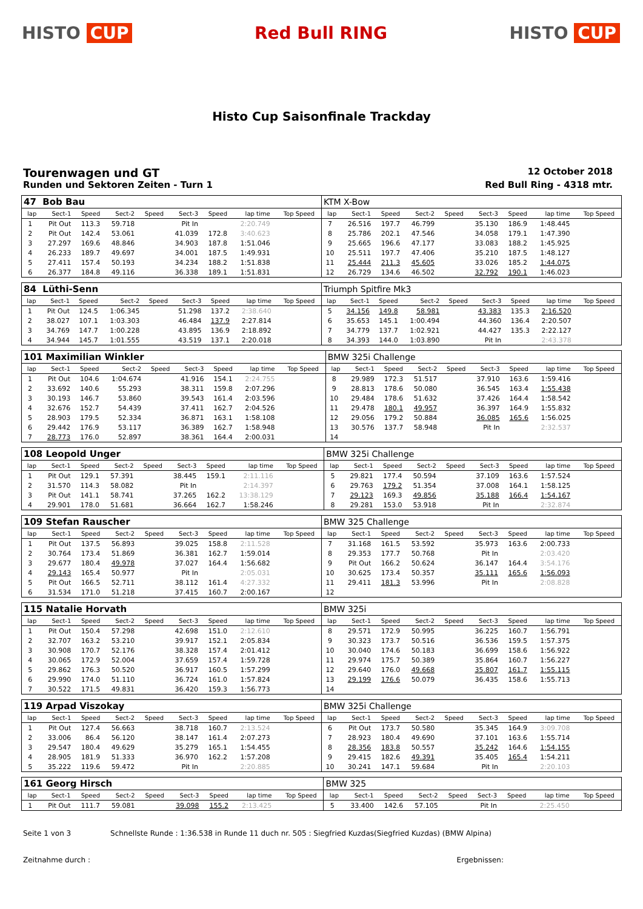HISTO CUP Red Bull RING HISTO CUP
Histo Cup Saisonfinale Trackday
Tourenwagen und GT
12 October 2018
Runden und Sektoren Zeiten - Turn 1
Red Bull Ring - 4318 mtr.
| 47 Bob Bau | | | | | | | | | | KTM X-Bow | | | | | | | | | |
| lap | Sect-1 | Speed | Sect-2 | Speed | Sect-3 | Speed | lap time | Top Speed | | lap | Sect-1 | Speed | Sect-2 | Speed | Sect-3 | Speed | lap time | Top Speed | |
| 1 | Pit Out | 113.3 | 59.718 | | Pit In | | 2:20.749 | | | 7 | 26.516 | 197.7 | 46.799 | | 35.130 | 186.9 | 1:48.445 | | |
| 2 | Pit Out | 142.4 | 53.061 | | 41.039 | 172.8 | 3:40.623 | | | 8 | 25.786 | 202.1 | 47.546 | | 34.058 | 179.1 | 1:47.390 | | |
| 3 | 27.297 | 169.6 | 48.846 | | 34.903 | 187.8 | 1:51.046 | | | 9 | 25.665 | 196.6 | 47.177 | | 33.083 | 188.2 | 1:45.925 | | |
| 4 | 26.233 | 189.7 | 49.697 | | 34.001 | 187.5 | 1:49.931 | | | 10 | 25.511 | 197.7 | 47.406 | | 35.210 | 187.5 | 1:48.127 | | |
| 5 | 27.411 | 157.4 | 50.193 | | 34.234 | 188.2 | 1:51.838 | | | 11 | 25.444 | 211.3 | 45.605 | | 33.026 | 185.2 | 1:44.075 | | |
| 6 | 26.377 | 184.8 | 49.116 | | 36.338 | 189.1 | 1:51.831 | | | 12 | 26.729 | 134.6 | 46.502 | | 32.792 | 190.1 | 1:46.023 | | |
| 84 Lüthi-Senn | | | | | | | | | | Triumph Spitfire Mk3 | | | | | | | | | |
| lap | Sect-1 | Speed | Sect-2 | Speed | Sect-3 | Speed | lap time | Top Speed | | lap | Sect-1 | Speed | Sect-2 | Speed | Sect-3 | Speed | lap time | Top Speed | |
| 1 | Pit Out | 124.5 | 1:06.345 | | 51.298 | 137.2 | 2:38.640 | | | 5 | 34.156 | 149.8 | 58.981 | | 43.383 | 135.3 | 2:16.520 | | |
| 2 | 38.027 | 107.1 | 1:03.303 | | 46.484 | 137.9 | 2:27.814 | | | 6 | 35.653 | 145.1 | 1:00.494 | | 44.360 | 136.4 | 2:20.507 | | |
| 3 | 34.769 | 147.7 | 1:00.228 | | 43.895 | 136.9 | 2:18.892 | | | 7 | 34.779 | 137.7 | 1:02.921 | | 44.427 | 135.3 | 2:22.127 | | |
| 4 | 34.944 | 145.7 | 1:01.555 | | 43.519 | 137.1 | 2:20.018 | | | 8 | 34.393 | 144.0 | 1:03.890 | | Pit In | | 2:43.378 | | |
| 101 Maximilian Winkler | | | | | | | | | | BMW 325i Challenge | | | | | | | | | |
| lap | Sect-1 | Speed | Sect-2 | Speed | Sect-3 | Speed | lap time | Top Speed | | lap | Sect-1 | Speed | Sect-2 | Speed | Sect-3 | Speed | lap time | Top Speed | |
| 1 | Pit Out | 104.6 | 1:04.674 | | 41.916 | 154.1 | 2:24.755 | | | 8 | 29.989 | 172.3 | 51.517 | | 37.910 | 163.6 | 1:59.416 | | |
| 2 | 33.692 | 140.6 | 55.293 | | 38.311 | 159.8 | 2:07.296 | | | 9 | 28.813 | 178.6 | 50.080 | | 36.545 | 163.4 | 1:55.438 | | |
| 3 | 30.193 | 146.7 | 53.860 | | 39.543 | 161.4 | 2:03.596 | | | 10 | 29.484 | 178.6 | 51.632 | | 37.426 | 164.4 | 1:58.542 | | |
| 4 | 32.676 | 152.7 | 54.439 | | 37.411 | 162.7 | 2:04.526 | | | 11 | 29.478 | 180.1 | 49.957 | | 36.397 | 164.9 | 1:55.832 | | |
| 5 | 28.903 | 179.5 | 52.334 | | 36.871 | 163.1 | 1:58.108 | | | 12 | 29.056 | 179.2 | 50.884 | | 36.085 | 165.6 | 1:56.025 | | |
| 6 | 29.442 | 176.9 | 53.117 | | 36.389 | 162.7 | 1:58.948 | | | 13 | 30.576 | 137.7 | 58.948 | | Pit In | | 2:32.537 | | |
| 7 | 28.773 | 176.0 | 52.897 | | 38.361 | 164.4 | 2:00.031 | | | 14 | | | | | | | | | |
| 108 Leopold Unger | | | | | | | | | | BMW 325i Challenge | | | | | | | | | |
| lap | Sect-1 | Speed | Sect-2 | Speed | Sect-3 | Speed | lap time | Top Speed | | lap | Sect-1 | Speed | Sect-2 | Speed | Sect-3 | Speed | lap time | Top Speed | |
| 1 | Pit Out | 129.1 | 57.391 | | 38.445 | 159.1 | 2:11.116 | | | 5 | 29.821 | 177.4 | 50.594 | | 37.109 | 163.6 | 1:57.524 | | |
| 2 | 31.570 | 114.3 | 58.082 | | Pit In | | 2:14.397 | | | 6 | 29.763 | 179.2 | 51.354 | | 37.008 | 164.1 | 1:58.125 | | |
| 3 | Pit Out | 141.1 | 58.741 | | 37.265 | 162.2 | 13:38.129 | | | 7 | 29.123 | 169.3 | 49.856 | | 35.188 | 166.4 | 1:54.167 | | |
| 4 | 29.901 | 178.0 | 51.681 | | 36.664 | 162.7 | 1:58.246 | | | 8 | 29.281 | 153.0 | 53.918 | | Pit In | | 2:32.874 | | |
| 109 Stefan Rauscher | | | | | | | | | | BMW 325 Challenge | | | | | | | | | |
| lap | Sect-1 | Speed | Sect-2 | Speed | Sect-3 | Speed | lap time | Top Speed | | lap | Sect-1 | Speed | Sect-2 | Speed | Sect-3 | Speed | lap time | Top Speed | |
| 1 | Pit Out | 137.5 | 56.893 | | 39.025 | 158.8 | 2:11.528 | | | 7 | 31.168 | 161.5 | 53.592 | | 35.973 | 163.6 | 2:00.733 | | |
| 2 | 30.764 | 173.4 | 51.869 | | 36.381 | 162.7 | 1:59.014 | | | 8 | 29.353 | 177.7 | 50.768 | | Pit In | | 2:03.420 | | |
| 3 | 29.677 | 180.4 | 49.978 | | 37.027 | 164.4 | 1:56.682 | | | 9 | Pit Out | 166.2 | 50.624 | | 36.147 | 164.4 | 3:54.176 | | |
| 4 | 29.143 | 165.4 | 50.977 | | Pit In | | 2:05.031 | | | 10 | 30.625 | 173.4 | 50.357 | | 35.111 | 165.6 | 1:56.093 | | |
| 5 | Pit Out | 166.5 | 52.711 | | 38.112 | 161.4 | 4:27.332 | | | 11 | 29.411 | 181.3 | 53.996 | | Pit In | | 2:08.828 | | |
| 6 | 31.534 | 171.0 | 51.218 | | 37.415 | 160.7 | 2:00.167 | | | 12 | | | | | | | | | |
| 115 Natalie Horvath | | | | | | | | | | BMW 325i | | | | | | | | | |
| lap | Sect-1 | Speed | Sect-2 | Speed | Sect-3 | Speed | lap time | Top Speed | | lap | Sect-1 | Speed | Sect-2 | Speed | Sect-3 | Speed | lap time | Top Speed | |
| 1 | Pit Out | 150.4 | 57.298 | | 42.698 | 151.0 | 2:12.610 | | | 8 | 29.571 | 172.9 | 50.995 | | 36.225 | 160.7 | 1:56.791 | | |
| 2 | 32.707 | 163.2 | 53.210 | | 39.917 | 152.1 | 2:05.834 | | | 9 | 30.323 | 173.7 | 50.516 | | 36.536 | 159.5 | 1:57.375 | | |
| 3 | 30.908 | 170.7 | 52.176 | | 38.328 | 157.4 | 2:01.412 | | | 10 | 30.040 | 174.6 | 50.183 | | 36.699 | 158.6 | 1:56.922 | | |
| 4 | 30.065 | 172.9 | 52.004 | | 37.659 | 157.4 | 1:59.728 | | | 11 | 29.974 | 175.7 | 50.389 | | 35.864 | 160.7 | 1:56.227 | | |
| 5 | 29.862 | 176.3 | 50.520 | | 36.917 | 160.5 | 1:57.299 | | | 12 | 29.640 | 176.0 | 49.668 | | 35.807 | 161.7 | 1:55.115 | | |
| 6 | 29.990 | 174.0 | 51.110 | | 36.724 | 161.0 | 1:57.824 | | | 13 | 29.199 | 176.6 | 50.079 | | 36.435 | 158.6 | 1:55.713 | | |
| 7 | 30.522 | 171.5 | 49.831 | | 36.420 | 159.3 | 1:56.773 | | | 14 | | | | | | | | | |
| 119 Arpad Viszokay | | | | | | | | | | BMW 325i Challenge | | | | | | | | | |
| lap | Sect-1 | Speed | Sect-2 | Speed | Sect-3 | Speed | lap time | Top Speed | | lap | Sect-1 | Speed | Sect-2 | Speed | Sect-3 | Speed | lap time | Top Speed | |
| 1 | Pit Out | 127.4 | 56.663 | | 38.718 | 160.7 | 2:13.524 | | | 6 | Pit Out | 173.7 | 50.580 | | 35.345 | 164.9 | 3:09.708 | | |
| 2 | 33.006 | 86.4 | 56.120 | | 38.147 | 161.4 | 2:07.273 | | | 7 | 28.923 | 180.4 | 49.690 | | 37.101 | 163.6 | 1:55.714 | | |
| 3 | 29.547 | 180.4 | 49.629 | | 35.279 | 165.1 | 1:54.455 | | | 8 | 28.356 | 183.8 | 50.557 | | 35.242 | 164.6 | 1:54.155 | | |
| 4 | 28.905 | 181.9 | 51.333 | | 36.970 | 162.2 | 1:57.208 | | | 9 | 29.415 | 182.6 | 49.391 | | 35.405 | 165.4 | 1:54.211 | | |
| 5 | 35.222 | 119.6 | 59.472 | | Pit In | | 2:20.885 | | | 10 | 30.241 | 147.1 | 59.684 | | Pit In | | 2:20.103 | | |
| 161 Georg Hirsch | | | | | | | | | | BMW 325 | | | | | | | | | |
| lap | Sect-1 | Speed | Sect-2 | Speed | Sect-3 | Speed | lap time | Top Speed | | lap | Sect-1 | Speed | Sect-2 | Speed | Sect-3 | Speed | lap time | Top Speed | |
| 1 | Pit Out | 111.7 | 59.081 | | 39.098 | 155.2 | 2:13.425 | | | 5 | 33.400 | 142.6 | 57.105 | | Pit In | | 2:25.450 | | |
Seite 1 von 3 Schnellste Runde : 1:36.538 in Runde 11 duch nr. 505 : Siegfried Kuzdas(Siegfried Kuzdas) (BMW Alpina)
Zeitnahme durch : Ergebnissen: